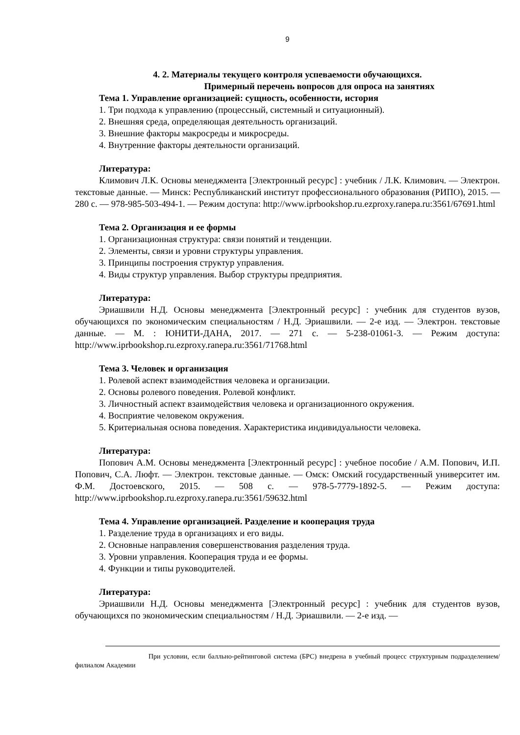9
4. 2. Материалы текущего контроля успеваемости обучающихся.
Примерный перечень вопросов для опроса на занятиях
Тема 1. Управление организацией: сущность, особенности, история
1. Три подхода к управлению (процессный, системный и ситуационный).
2. Внешняя среда, определяющая деятельность организаций.
3. Внешние факторы макросреды и микросреды.
4. Внутренние факторы деятельности организаций.
Литература:
Климович Л.К. Основы менеджмента [Электронный ресурс] : учебник / Л.К. Климович. — Электрон. текстовые данные. — Минск: Республиканский институт профессионального образования (РИПО), 2015. — 280 с. — 978-985-503-494-1. — Режим доступа: http://www.iprbookshop.ru.ezproxy.ranepa.ru:3561/67691.html
Тема 2. Организация и ее формы
1. Организационная структура: связи понятий и тенденции.
2. Элементы, связи и уровни структуры управления.
3. Принципы построения структур управления.
4. Виды структур управления. Выбор структуры предприятия.
Литература:
Эриашвили Н.Д. Основы менеджмента [Электронный ресурс] : учебник для студентов вузов, обучающихся по экономическим специальностям / Н.Д. Эриашвили. — 2-е изд. — Электрон. текстовые данные. — М. : ЮНИТИ-ДАНА, 2017. — 271 с. — 5-238-01061-3. — Режим доступа: http://www.iprbookshop.ru.ezproxy.ranepa.ru:3561/71768.html
Тема 3. Человек и организация
1. Ролевой аспект взаимодействия человека и организации.
2. Основы ролевого поведения. Ролевой конфликт.
3. Личностный аспект взаимодействия человека и организационного окружения.
4. Восприятие человеком окружения.
5. Критериальная основа поведения. Характеристика индивидуальности человека.
Литература:
Попович А.М. Основы менеджмента [Электронный ресурс] : учебное пособие / А.М. Попович, И.П. Попович, С.А. Люфт. — Электрон. текстовые данные. — Омск: Омский государственный университет им. Ф.М. Достоевского, 2015. — 508 с. — 978-5-7779-1892-5. — Режим доступа: http://www.iprbookshop.ru.ezproxy.ranepa.ru:3561/59632.html
Тема 4. Управление организацией. Разделение и кооперация труда
1. Разделение труда в организациях и его виды.
2. Основные направления совершенствования разделения труда.
3. Уровни управления. Кооперация труда и ее формы.
4. Функции и типы руководителей.
Литература:
Эриашвили Н.Д. Основы менеджмента [Электронный ресурс] : учебник для студентов вузов, обучающихся по экономическим специальностям / Н.Д. Эриашвили. — 2-е изд. —
При условии, если балльно-рейтинговой система (БРС) внедрена в учебный процесс структурным подразделением/филиалом Академии